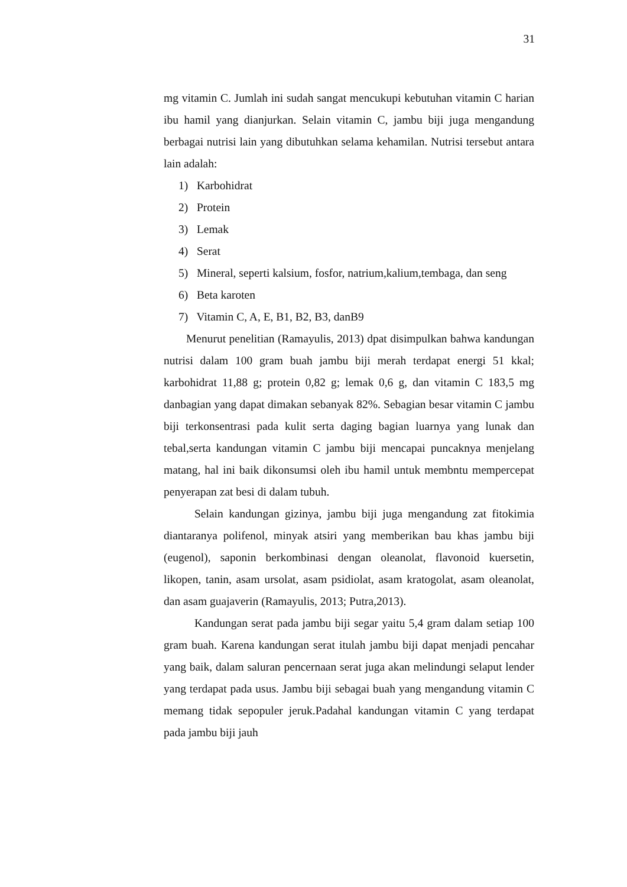31
mg vitamin C. Jumlah ini sudah sangat mencukupi kebutuhan vitamin C harian ibu hamil yang dianjurkan. Selain vitamin C, jambu biji juga mengandung berbagai nutrisi lain yang dibutuhkan selama kehamilan. Nutrisi tersebut antara lain adalah:
1) Karbohidrat
2) Protein
3) Lemak
4) Serat
5) Mineral, seperti kalsium, fosfor, natrium,kalium,tembaga, dan seng
6) Beta karoten
7) Vitamin C, A, E, B1, B2, B3, danB9
Menurut penelitian (Ramayulis, 2013) dpat disimpulkan bahwa kandungan nutrisi dalam 100 gram buah jambu biji merah terdapat energi 51 kkal; karbohidrat 11,88 g; protein 0,82 g; lemak 0,6 g, dan vitamin C 183,5 mg danbagian yang dapat dimakan sebanyak 82%. Sebagian besar vitamin C jambu biji terkonsentrasi pada kulit serta daging bagian luarnya yang lunak dan tebal,serta kandungan vitamin C jambu biji mencapai puncaknya menjelang matang, hal ini baik dikonsumsi oleh ibu hamil untuk membntu mempercepat penyerapan zat besi di dalam tubuh.
Selain kandungan gizinya, jambu biji juga mengandung zat fitokimia diantaranya polifenol, minyak atsiri yang memberikan bau khas jambu biji (eugenol), saponin berkombinasi dengan oleanolat, flavonoid kuersetin, likopen, tanin, asam ursolat, asam psidiolat, asam kratogolat, asam oleanolat, dan asam guajaverin (Ramayulis, 2013; Putra,2013).
Kandungan serat pada jambu biji segar yaitu 5,4 gram dalam setiap 100 gram buah. Karena kandungan serat itulah jambu biji dapat menjadi pencahar yang baik, dalam saluran pencernaan serat juga akan melindungi selaput lender yang terdapat pada usus. Jambu biji sebagai buah yang mengandung vitamin C memang tidak sepopuler jeruk.Padahal kandungan vitamin C yang terdapat pada jambu biji jauh